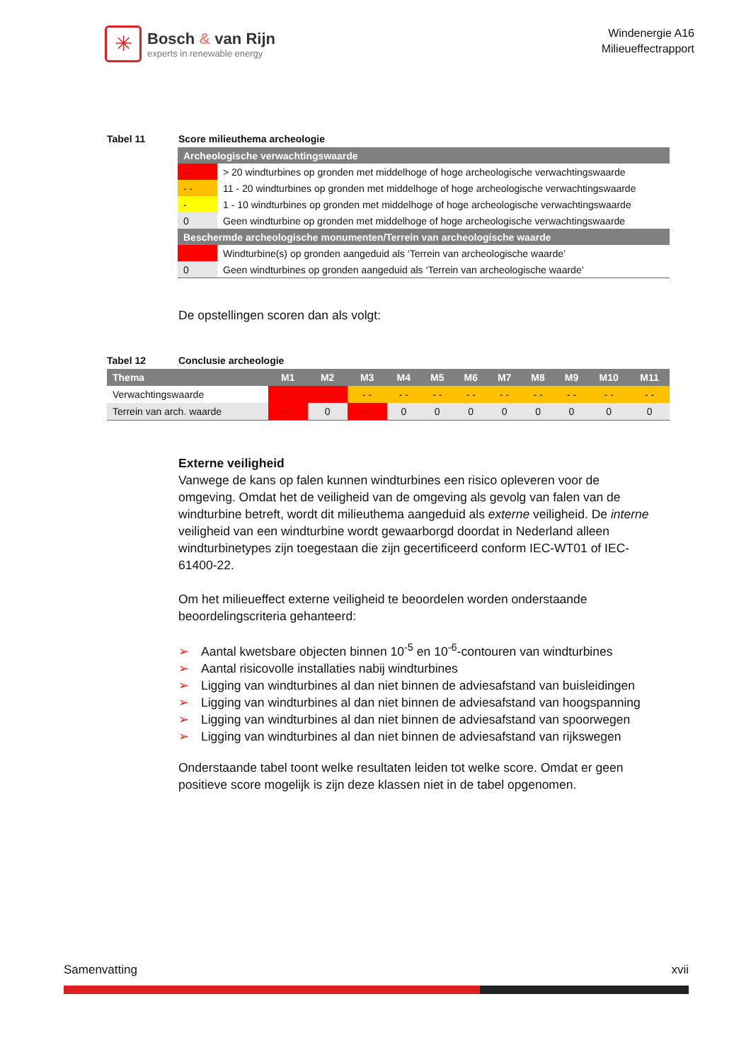✳
Bosch & van Rijn
experts in renewable energy
Windenergie A16
Milieueffectrapport
Tabel 11 Score milieuthema archeologie
| Archeologische verwachtingswaarde | |
| - - - | > 20 windturbines op gronden met middelhoge of hoge archeologische verwachtingswaarde |
| - - | 11 - 20 windturbines op gronden met middelhoge of hoge archeologische verwachtingswaarde |
| - | 1 - 10 windturbines op gronden met middelhoge of hoge archeologische verwachtingswaarde |
| 0 | Geen windturbine op gronden met middelhoge of hoge archeologische verwachtingswaarde |
| Beschermde archeologische monumenten/Terrein van archeologische waarde | |
| - - - | Windturbine(s) op gronden aangeduid als ‘Terrein van archeologische waarde’ |
| 0 | Geen windturbines op gronden aangeduid als ‘Terrein van archeologische waarde’ |
De opstellingen scoren dan als volgt:
Tabel 12 Conclusie archeologie
| Thema | M1 | M2 | M3 | M4 | M5 | M6 | M7 | M8 | M9 | M10 | M11 |
| --- | --- | --- | --- | --- | --- | --- | --- | --- | --- | --- | --- |
| Verwachtingswaarde | - - - | - - - | - - | - - | - - | - - | - - | - - | - - | - - | - - |
| Terrein van arch. waarde | - - - | 0 | - - - | 0 | 0 | 0 | 0 | 0 | 0 | 0 | 0 |
Externe veiligheid
Vanwege de kans op falen kunnen windturbines een risico opleveren voor de omgeving. Omdat het de veiligheid van de omgeving als gevolg van falen van de windturbine betreft, wordt dit milieuthema aangeduid als externe veiligheid. De interne veiligheid van een windturbine wordt gewaarborgd doordat in Nederland alleen windturbinetypes zijn toegestaan die zijn gecertificeerd conform IEC-WT01 of IEC-61400-22.
Om het milieueffect externe veiligheid te beoordelen worden onderstaande beoordelingscriteria gehanteerd:
➢ Aantal kwetsbare objecten binnen 10<sup>-5</sup> en 10<sup>-6</sup>-contouren van windturbines
➢ Aantal risicovolle installaties nabij windturbines
➢ Ligging van windturbines al dan niet binnen de adviesafstand van buisleidingen
➢ Ligging van windturbines al dan niet binnen de adviesafstand van hoogspanning
➢ Ligging van windturbines al dan niet binnen de adviesafstand van spoorwegen
➢ Ligging van windturbines al dan niet binnen de adviesafstand van rijkswegen
Onderstaande tabel toont welke resultaten leiden tot welke score. Omdat er geen positieve score mogelijk is zijn deze klassen niet in de tabel opgenomen.
Samenvatting xvii